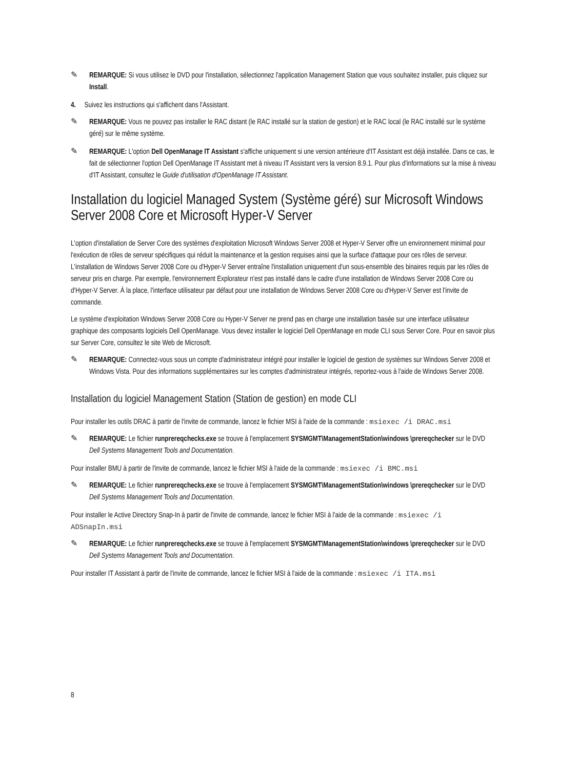✎
REMARQUE: Si vous utilisez le DVD pour l'installation, sélectionnez l'application Management Station que vous souhaitez installer, puis cliquez sur Install.
4. Suivez les instructions qui s'affichent dans l'Assistant.
✎
REMARQUE: Vous ne pouvez pas installer le RAC distant (le RAC installé sur la station de gestion) et le RAC local (le RAC installé sur le système géré) sur le même système.
✎
REMARQUE: L'option Dell OpenManage IT Assistant s'affiche uniquement si une version antérieure d'IT Assistant est déjà installée. Dans ce cas, le fait de sélectionner l'option Dell OpenManage IT Assistant met à niveau IT Assistant vers la version 8.9.1. Pour plus d'informations sur la mise à niveau d'IT Assistant, consultez le Guide d'utilisation d'OpenManage IT Assistant.
Installation du logiciel Managed System (Système géré) sur Microsoft Windows Server 2008 Core et Microsoft Hyper-V Server
L'option d'installation de Server Core des systèmes d'exploitation Microsoft Windows Server 2008 et Hyper-V Server offre un environnement minimal pour l'exécution de rôles de serveur spécifiques qui réduit la maintenance et la gestion requises ainsi que la surface d'attaque pour ces rôles de serveur. L'installation de Windows Server 2008 Core ou d'Hyper-V Server entraîne l'installation uniquement d'un sous-ensemble des binaires requis par les rôles de serveur pris en charge. Par exemple, l'environnement Explorateur n'est pas installé dans le cadre d'une installation de Windows Server 2008 Core ou d'Hyper-V Server. À la place, l'interface utilisateur par défaut pour une installation de Windows Server 2008 Core ou d'Hyper-V Server est l'invite de commande.
Le système d'exploitation Windows Server 2008 Core ou Hyper-V Server ne prend pas en charge une installation basée sur une interface utilisateur graphique des composants logiciels Dell OpenManage. Vous devez installer le logiciel Dell OpenManage en mode CLI sous Server Core. Pour en savoir plus sur Server Core, consultez le site Web de Microsoft.
✎
REMARQUE: Connectez-vous sous un compte d'administrateur intégré pour installer le logiciel de gestion de systèmes sur Windows Server 2008 et Windows Vista. Pour des informations supplémentaires sur les comptes d'administrateur intégrés, reportez-vous à l'aide de Windows Server 2008.
Installation du logiciel Management Station (Station de gestion) en mode CLI
Pour installer les outils DRAC à partir de l'invite de commande, lancez le fichier MSI à l'aide de la commande : msiexec /i DRAC.msi
✎
REMARQUE: Le fichier runprereqchecks.exe se trouve à l'emplacement SYSMGMT\ManagementStation\windows \prereqchecker sur le DVD Dell Systems Management Tools and Documentation.
Pour installer BMU à partir de l'invite de commande, lancez le fichier MSI à l'aide de la commande : msiexec /i BMC.msi
✎
REMARQUE: Le fichier runprereqchecks.exe se trouve à l'emplacement SYSMGMT\ManagementStation\windows \prereqchecker sur le DVD Dell Systems Management Tools and Documentation.
Pour installer le Active Directory Snap-In à partir de l'invite de commande, lancez le fichier MSI à l'aide de la commande : msiexec /i ADSnapIn.msi
✎
REMARQUE: Le fichier runprereqchecks.exe se trouve à l'emplacement SYSMGMT\ManagementStation\windows \prereqchecker sur le DVD Dell Systems Management Tools and Documentation.
Pour installer IT Assistant à partir de l'invite de commande, lancez le fichier MSI à l'aide de la commande : msiexec /i ITA.msi
8